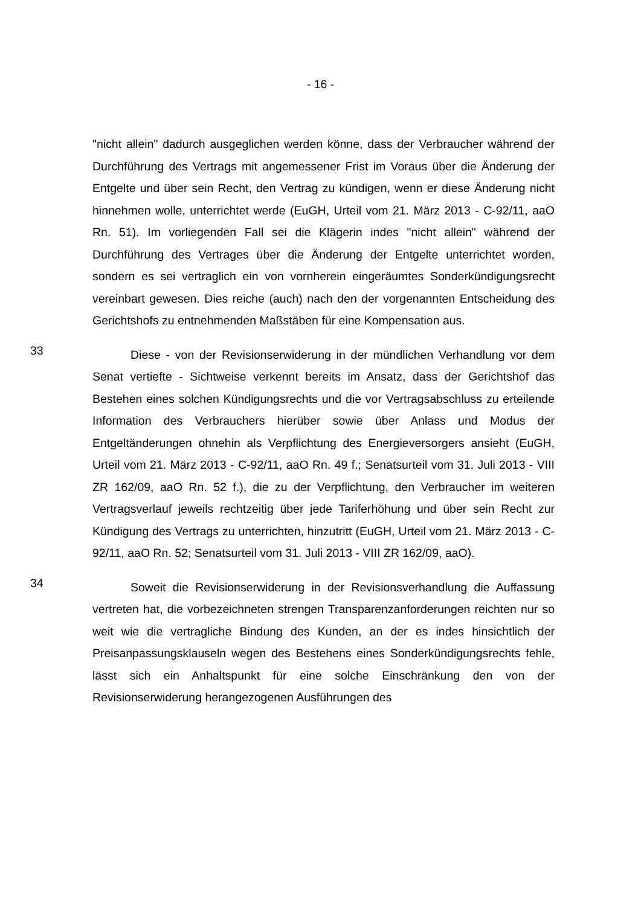- 16 -
"nicht allein" dadurch ausgeglichen werden könne, dass der Verbraucher während der Durchführung des Vertrags mit angemessener Frist im Voraus über die Änderung der Entgelte und über sein Recht, den Vertrag zu kündigen, wenn er diese Änderung nicht hinnehmen wolle, unterrichtet werde (EuGH, Urteil vom 21. März 2013 - C-92/11, aaO Rn. 51). Im vorliegenden Fall sei die Klägerin indes "nicht allein" während der Durchführung des Vertrages über die Änderung der Entgelte unterrichtet worden, sondern es sei vertraglich ein von vornherein eingeräumtes Sonderkündigungsrecht vereinbart gewesen. Dies reiche (auch) nach den der vorgenannten Entscheidung des Gerichtshofs zu entnehmenden Maßstäben für eine Kompensation aus.
33
Diese - von der Revisionserwiderung in der mündlichen Verhandlung vor dem Senat vertiefte - Sichtweise verkennt bereits im Ansatz, dass der Gerichtshof das Bestehen eines solchen Kündigungsrechts und die vor Vertragsabschluss zu erteilende Information des Verbrauchers hierüber sowie über Anlass und Modus der Entgeltänderungen ohnehin als Verpflichtung des Energieversorgers ansieht (EuGH, Urteil vom 21. März 2013 - C-92/11, aaO Rn. 49 f.; Senatsurteil vom 31. Juli 2013 - VIII ZR 162/09, aaO Rn. 52 f.), die zu der Verpflichtung, den Verbraucher im weiteren Vertragsverlauf jeweils rechtzeitig über jede Tariferhöhung und über sein Recht zur Kündigung des Vertrags zu unterrichten, hinzutritt (EuGH, Urteil vom 21. März 2013 - C-92/11, aaO Rn. 52; Senatsurteil vom 31. Juli 2013 - VIII ZR 162/09, aaO).
34
Soweit die Revisionserwiderung in der Revisionsverhandlung die Auffassung vertreten hat, die vorbezeichneten strengen Transparenzanforderungen reichten nur so weit wie die vertragliche Bindung des Kunden, an der es indes hinsichtlich der Preisanpassungsklauseln wegen des Bestehens eines Sonderkündigungsrechts fehle, lässt sich ein Anhaltspunkt für eine solche Einschränkung den von der Revisionserwiderung herangezogenen Ausführungen des